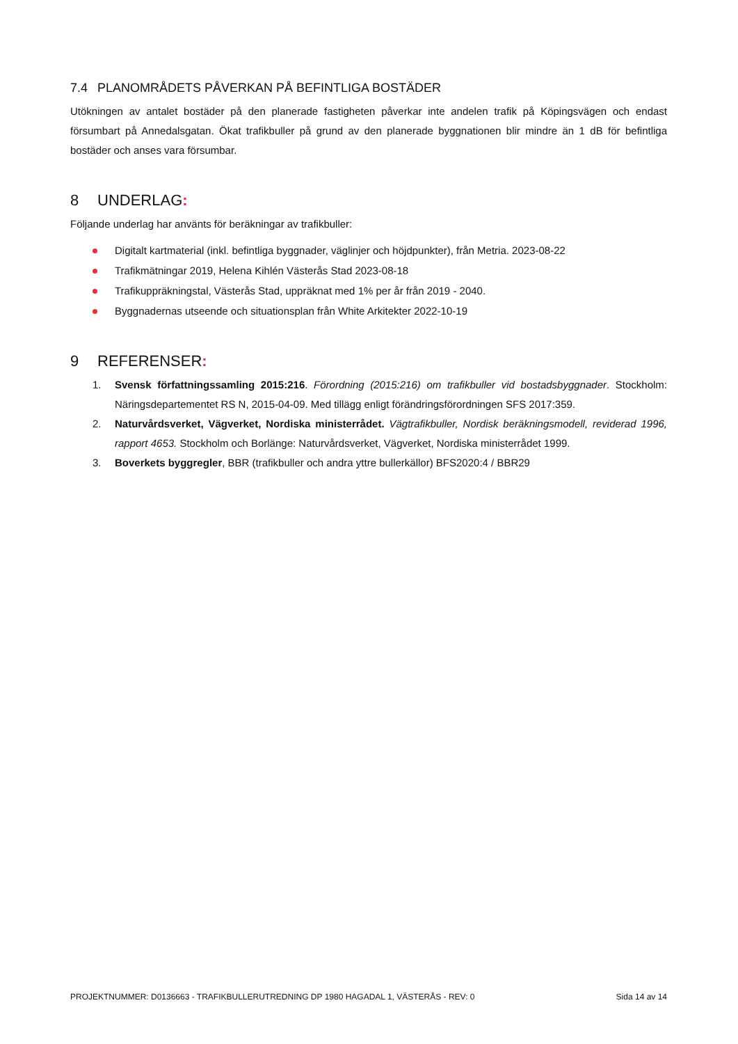7.4 PLANOMRÅDETS PÅVERKAN PÅ BEFINTLIGA BOSTÄDER
Utökningen av antalet bostäder på den planerade fastigheten påverkar inte andelen trafik på Köpingsvägen och endast försumbart på Annedalsgatan. Ökat trafikbuller på grund av den planerade byggnationen blir mindre än 1 dB för befintliga bostäder och anses vara försumbar.
8 UNDERLAG:
Följande underlag har använts för beräkningar av trafikbuller:
Digitalt kartmaterial (inkl. befintliga byggnader, väglinjer och höjdpunkter), från Metria. 2023-08-22
Trafikmätningar 2019, Helena Kihlén Västerås Stad 2023-08-18
Trafikuppräkningstal, Västerås Stad, uppräknat med 1% per år från 2019 - 2040.
Byggnadernas utseende och situationsplan från White Arkitekter 2022-10-19
9 REFERENSER:
1. Svensk författningssamling 2015:216. Förordning (2015:216) om trafikbuller vid bostadsbyggnader. Stockholm: Näringsdepartementet RS N, 2015-04-09. Med tillägg enligt förändringsförordningen SFS 2017:359.
2. Naturvårdsverket, Vägverket, Nordiska ministerrådet. Vägtrafikbuller, Nordisk beräkningsmodell, reviderad 1996, rapport 4653. Stockholm och Borlänge: Naturvårdsverket, Vägverket, Nordiska ministerrådet 1999.
3. Boverkets byggregler, BBR (trafikbuller och andra yttre bullerkällor) BFS2020:4 / BBR29
PROJEKTNUMMER: D0136663 - TRAFIKBULLERUTREDNING DP 1980 HAGADAL 1, VÄSTERÅS - REV: 0 Sida 14 av 14